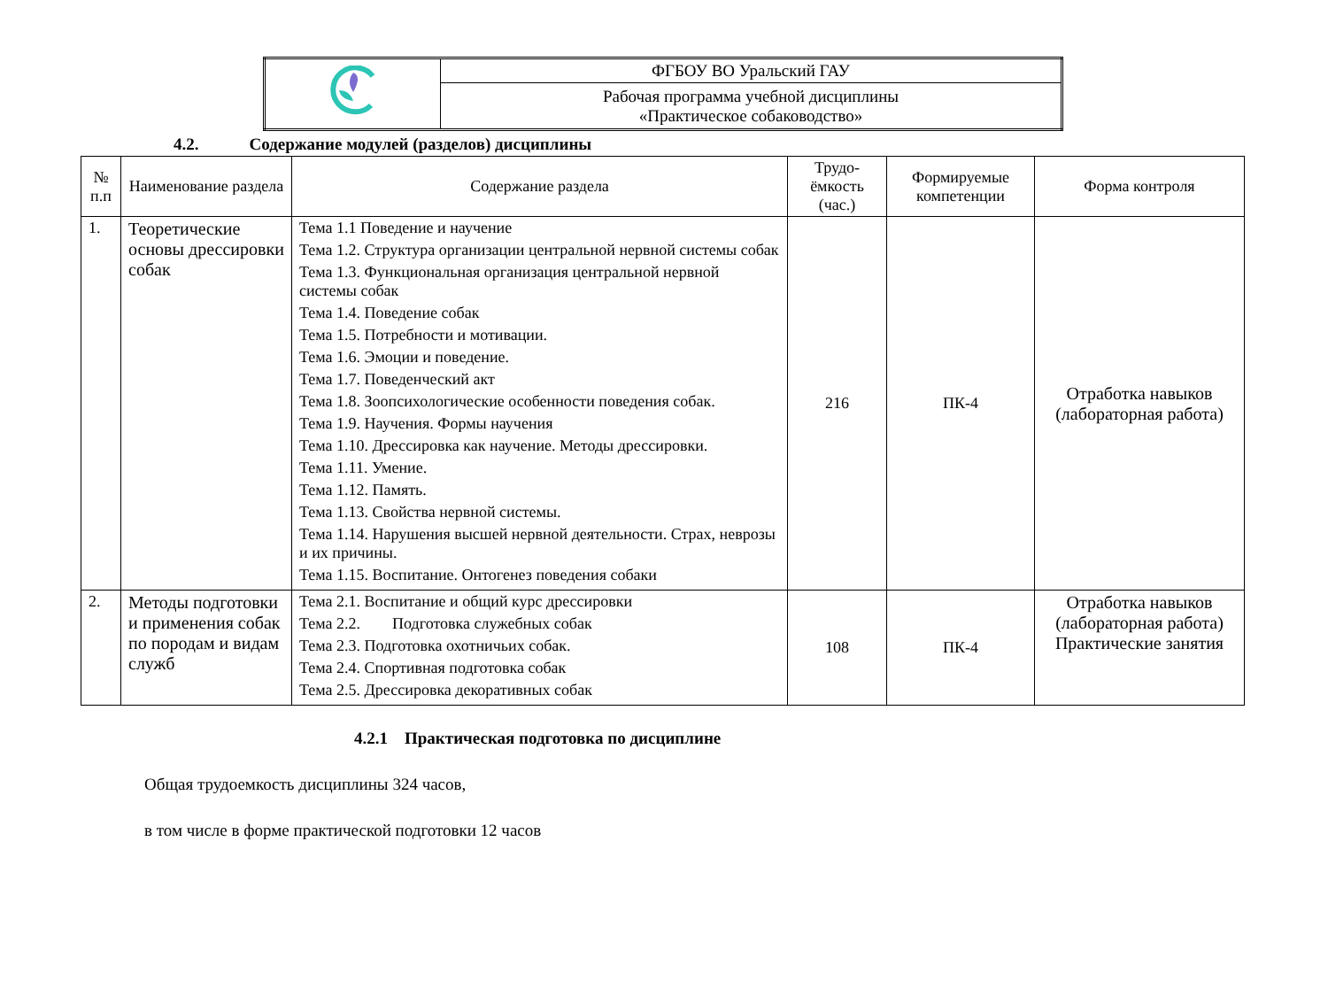| | ФГБОУ ВО Уральский ГАУ |
| | Рабочая программа учебной дисциплины «Практическое собаководство» |
4.2. Содержание модулей (разделов) дисциплины
| № п.п | Наименование раздела | Содержание раздела | Трудо-ёмкость (час.) | Формируемые компетенции | Форма контроля |
| --- | --- | --- | --- | --- | --- |
| 1. | Теоретические основы дрессировки собак | Тема 1.1 Поведение и научение Тема 1.2. Структура организации центральной нервной системы собак Тема 1.3. Функциональная организация центральной нервной системы собак Тема 1.4. Поведение собак Тема 1.5. Потребности и мотивации. Тема 1.6. Эмоции и поведение. Тема 1.7. Поведенческий акт Тема 1.8. Зоопсихологические особенности поведения собак. Тема 1.9. Научения. Формы научения Тема 1.10. Дрессировка как научение. Методы дрессировки. Тема 1.11. Умение. Тема 1.12. Память. Тема 1.13. Свойства нервной системы. Тема 1.14. Нарушения высшей нервной деятельности. Страх, неврозы и их причины. Тема 1.15. Воспитание. Онтогенез поведения собаки | 216 | ПК-4 | Отработка навыков (лабораторная работа) |
| 2. | Методы подготовки и применения собак по породам и видам служб | Тема 2.1. Воспитание и общий курс дрессировки Тема 2.2. Подготовка служебных собак Тема 2.3. Подготовка охотничьих собак. Тема 2.4. Спортивная подготовка собак Тема 2.5. Дрессировка декоративных собак | 108 | ПК-4 | Отработка навыков (лабораторная работа) Практические занятия |
4.2.1 Практическая подготовка по дисциплине
Общая трудоемкость дисциплины 324 часов,
в том числе в форме практической подготовки 12 часов